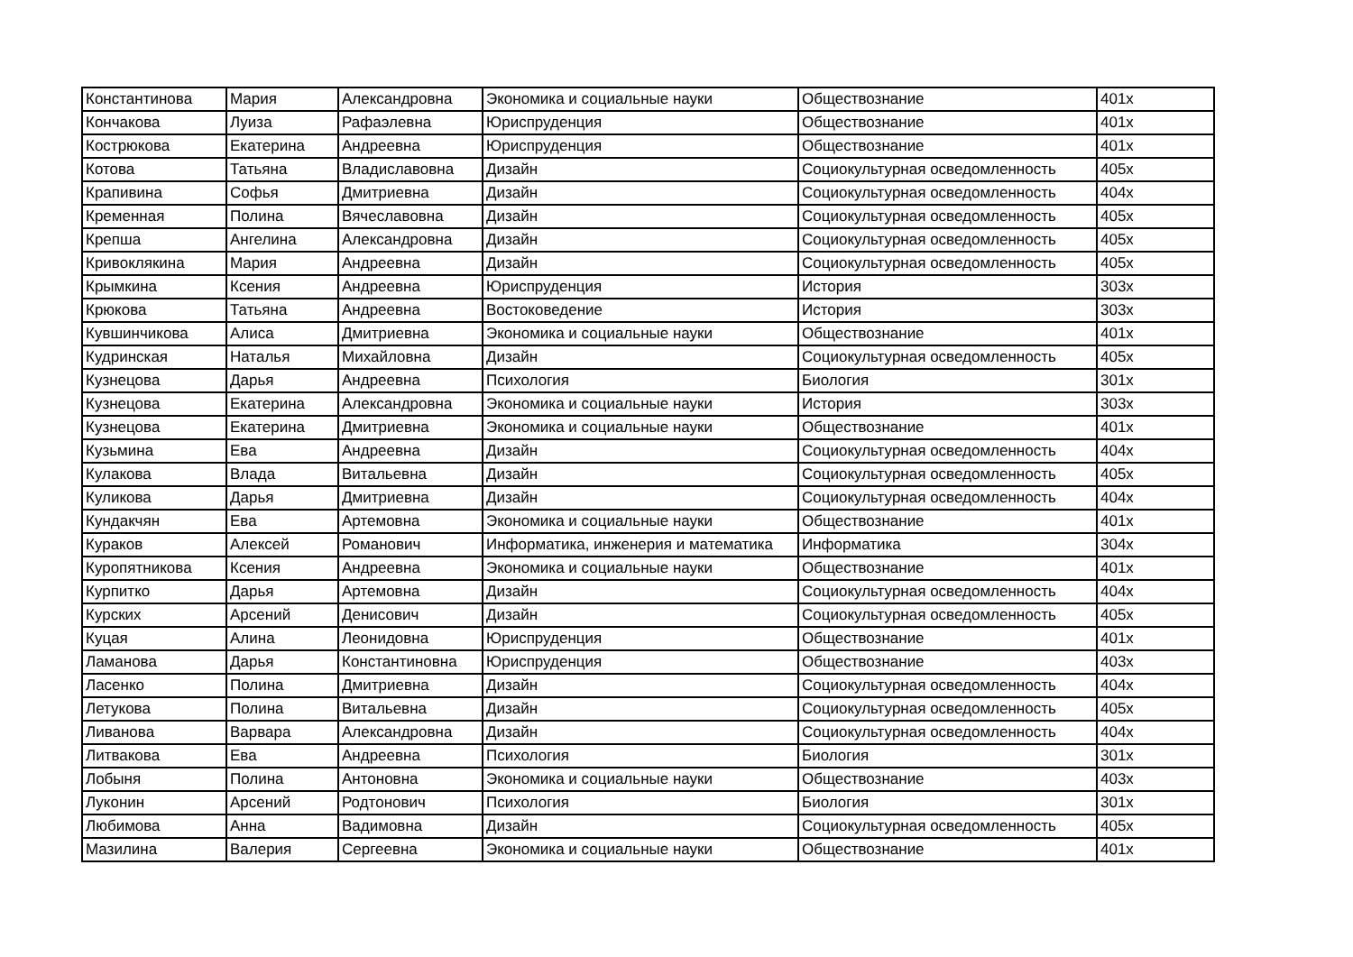| Константинова | Мария | Александровна | Экономика и социальные науки | Обществознание | 401x |
| Кончакова | Луиза | Рафаэлевна | Юриспруденция | Обществознание | 401x |
| Кострюкова | Екатерина | Андреевна | Юриспруденция | Обществознание | 401x |
| Котова | Татьяна | Владиславовна | Дизайн | Социокультурная осведомленность | 405x |
| Крапивина | Софья | Дмитриевна | Дизайн | Социокультурная осведомленность | 404x |
| Кременная | Полина | Вячеславовна | Дизайн | Социокультурная осведомленность | 405x |
| Крепша | Ангелина | Александровна | Дизайн | Социокультурная осведомленность | 405x |
| Кривоклякина | Мария | Андреевна | Дизайн | Социокультурная осведомленность | 405x |
| Крымкина | Ксения | Андреевна | Юриспруденция | История | 303x |
| Крюкова | Татьяна | Андреевна | Востоковедение | История | 303x |
| Кувшинчикова | Алиса | Дмитриевна | Экономика и социальные науки | Обществознание | 401x |
| Кудринская | Наталья | Михайловна | Дизайн | Социокультурная осведомленность | 405x |
| Кузнецова | Дарья | Андреевна | Психология | Биология | 301x |
| Кузнецова | Екатерина | Александровна | Экономика и социальные науки | История | 303x |
| Кузнецова | Екатерина | Дмитриевна | Экономика и социальные науки | Обществознание | 401x |
| Кузьмина | Ева | Андреевна | Дизайн | Социокультурная осведомленность | 404x |
| Кулакова | Влада | Витальевна | Дизайн | Социокультурная осведомленность | 405x |
| Куликова | Дарья | Дмитриевна | Дизайн | Социокультурная осведомленность | 404x |
| Кундакчян | Ева | Артемовна | Экономика и социальные науки | Обществознание | 401x |
| Кураков | Алексей | Романович | Информатика, инженерия и математика | Информатика | 304x |
| Куропятникова | Ксения | Андреевна | Экономика и социальные науки | Обществознание | 401x |
| Курпитко | Дарья | Артемовна | Дизайн | Социокультурная осведомленность | 404x |
| Курских | Арсений | Денисович | Дизайн | Социокультурная осведомленность | 405x |
| Куцая | Алина | Леонидовна | Юриспруденция | Обществознание | 401x |
| Ламанова | Дарья | Константиновна | Юриспруденция | Обществознание | 403x |
| Ласенко | Полина | Дмитриевна | Дизайн | Социокультурная осведомленность | 404x |
| Летукова | Полина | Витальевна | Дизайн | Социокультурная осведомленность | 405x |
| Ливанова | Варвара | Александровна | Дизайн | Социокультурная осведомленность | 404x |
| Литвакова | Ева | Андреевна | Психология | Биология | 301x |
| Лобыня | Полина | Антоновна | Экономика и социальные науки | Обществознание | 403x |
| Луконин | Арсений | Родтонович | Психология | Биология | 301x |
| Любимова | Анна | Вадимовна | Дизайн | Социокультурная осведомленность | 405x |
| Мазилина | Валерия | Сергеевна | Экономика и социальные науки | Обществознание | 401x |